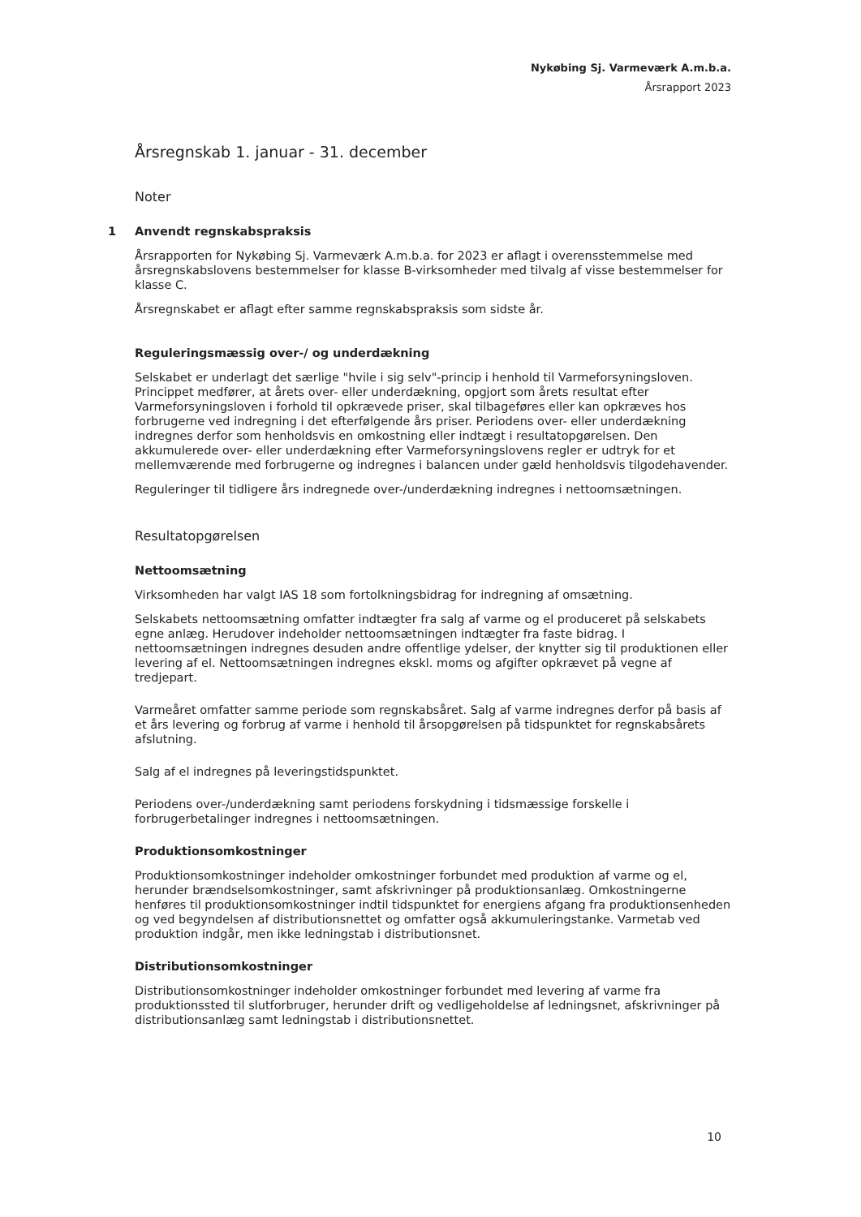Nykøbing Sj. Varmeværk A.m.b.a.
Årsrapport 2023
Årsregnskab 1. januar - 31. december
Noter
1 Anvendt regnskabspraksis
Årsrapporten for Nykøbing Sj. Varmeværk A.m.b.a. for 2023 er aflagt i overensstemmelse med årsregnskabslovens bestemmelser for klasse B-virksomheder med tilvalg af visse bestemmelser for klasse C.
Årsregnskabet er aflagt efter samme regnskabspraksis som sidste år.
Reguleringsmæssig over-/ og underdækning
Selskabet er underlagt det særlige "hvile i sig selv"-princip i henhold til Varmeforsyningsloven. Princippet medfører, at årets over- eller underdækning, opgjort som årets resultat efter Varmeforsyningsloven i forhold til opkrævede priser, skal tilbageføres eller kan opkræves hos forbrugerne ved indregning i det efterfølgende års priser. Periodens over- eller underdækning indregnes derfor som henholdsvis en omkostning eller indtægt i resultatopgørelsen. Den akkumulerede over- eller underdækning efter Varmeforsyningslovens regler er udtryk for et mellemværende med forbrugerne og indregnes i balancen under gæld henholdsvis tilgodehavender.
Reguleringer til tidligere års indregnede over-/underdækning indregnes i nettoomsætningen.
Resultatopgørelsen
Nettoomsætning
Virksomheden har valgt IAS 18 som fortolkningsbidrag for indregning af omsætning.
Selskabets nettoomsætning omfatter indtægter fra salg af varme og el produceret på selskabets egne anlæg. Herudover indeholder nettoomsætningen indtægter fra faste bidrag. I nettoomsætningen indregnes desuden andre offentlige ydelser, der knytter sig til produktionen eller levering af el. Nettoomsætningen indregnes ekskl. moms og afgifter opkrævet på vegne af tredjepart.
Varmeåret omfatter samme periode som regnskabsåret. Salg af varme indregnes derfor på basis af et års levering og forbrug af varme i henhold til årsopgørelsen på tidspunktet for regnskabsårets afslutning.
Salg af el indregnes på leveringstidspunktet.
Periodens over-/underdækning samt periodens forskydning i tidsmæssige forskelle i forbrugerbetalinger indregnes i nettoomsætningen.
Produktionsomkostninger
Produktionsomkostninger indeholder omkostninger forbundet med produktion af varme og el, herunder brændselsomkostninger, samt afskrivninger på produktionsanlæg. Omkostningerne henføres til produktionsomkostninger indtil tidspunktet for energiens afgang fra produktionsenheden og ved begyndelsen af distributionsnettet og omfatter også akkumuleringstanke. Varmetab ved produktion indgår, men ikke ledningstab i distributionsnet.
Distributionsomkostninger
Distributionsomkostninger indeholder omkostninger forbundet med levering af varme fra produktionssted til slutforbruger, herunder drift og vedligeholdelse af ledningsnet, afskrivninger på distributionsanlæg samt ledningstab i distributionsnettet.
10